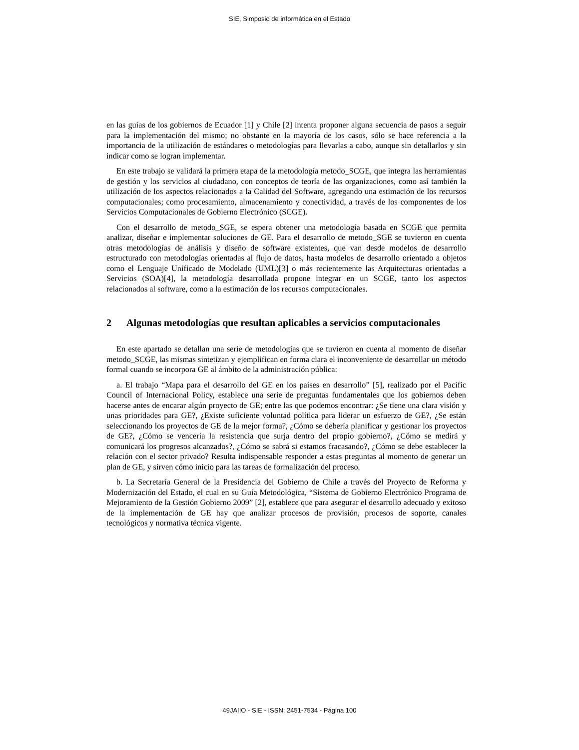SIE, Simposio de informática en el Estado
en las guías de los gobiernos de Ecuador [1] y Chile [2] intenta proponer alguna secuencia de pasos a seguir para la implementación del mismo; no obstante en la mayoría de los casos, sólo se hace referencia a la importancia de la utilización de estándares o metodologías para llevarlas a cabo, aunque sin detallarlos y sin indicar como se logran implementar.
En este trabajo se validará la primera etapa de la metodología metodo_SCGE, que integra las herramientas de gestión y los servicios al ciudadano, con conceptos de teoría de las organizaciones, como así también la utilización de los aspectos relacionados a la Calidad del Software, agregando una estimación de los recursos computacionales; como procesamiento, almacenamiento y conectividad, a través de los componentes de los Servicios Computacionales de Gobierno Electrónico (SCGE).
Con el desarrollo de metodo_SGE, se espera obtener una metodología basada en SCGE que permita analizar, diseñar e implementar soluciones de GE. Para el desarrollo de metodo_SGE se tuvieron en cuenta otras metodologías de análisis y diseño de software existentes, que van desde modelos de desarrollo estructurado con metodologías orientadas al flujo de datos, hasta modelos de desarrollo orientado a objetos como el Lenguaje Unificado de Modelado (UML)[3] o más recientemente las Arquitecturas orientadas a Servicios (SOA)[4], la metodología desarrollada propone integrar en un SCGE, tanto los aspectos relacionados al software, como a la estimación de los recursos computacionales.
2 Algunas metodologías que resultan aplicables a servicios computacionales
En este apartado se detallan una serie de metodologías que se tuvieron en cuenta al momento de diseñar metodo_SCGE, las mismas sintetizan y ejemplifican en forma clara el inconveniente de desarrollar un método formal cuando se incorpora GE al ámbito de la administración pública:
a. El trabajo “Mapa para el desarrollo del GE en los países en desarrollo” [5], realizado por el Pacific Council of Internacional Policy, establece una serie de preguntas fundamentales que los gobiernos deben hacerse antes de encarar algún proyecto de GE; entre las que podemos encontrar: ¿Se tiene una clara visión y unas prioridades para GE?, ¿Existe suficiente voluntad política para liderar un esfuerzo de GE?, ¿Se están seleccionando los proyectos de GE de la mejor forma?, ¿Cómo se debería planificar y gestionar los proyectos de GE?, ¿Cómo se vencería la resistencia que surja dentro del propio gobierno?, ¿Cómo se medirá y comunicará los progresos alcanzados?, ¿Cómo se sabrá si estamos fracasando?, ¿Cómo se debe establecer la relación con el sector privado? Resulta indispensable responder a estas preguntas al momento de generar un plan de GE, y sirven cómo inicio para las tareas de formalización del proceso.
b. La Secretaría General de la Presidencia del Gobierno de Chile a través del Proyecto de Reforma y Modernización del Estado, el cual en su Guía Metodológica, “Sistema de Gobierno Electrónico Programa de Mejoramiento de la Gestión Gobierno 2009” [2], establece que para asegurar el desarrollo adecuado y exitoso de la implementación de GE hay que analizar procesos de provisión, procesos de soporte, canales tecnológicos y normativa técnica vigente.
49JAIIO - SIE - ISSN: 2451-7534 - Página 100